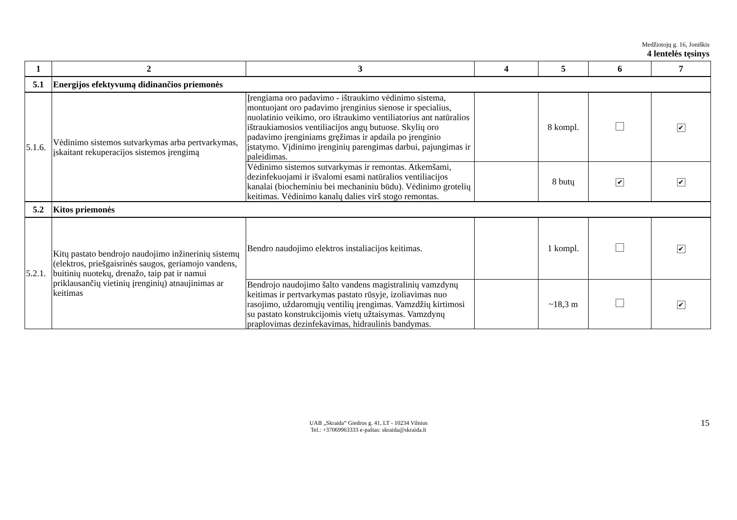Medžiotojų g. 16, Joniškis
4 lentelės tęsinys
| 1 | 2 | 3 | 4 | 5 | 6 | 7 |
| --- | --- | --- | --- | --- | --- | --- |
| 5.1 | Energijos efektyvumą didinančios priemonės | | | | | |
| 5.1.6. | Vėdinimo sistemos sutvarkymas arba pertvarkymas, įskaitant rekuperacijos sistemos įrengimą | Įrengiama oro padavimo - ištraukimo vėdinimo sistema, montuojant oro padavimo įrenginius sienose ir specialius, nuolatinio veikimo, oro ištraukimo ventiliatorius ant natūralios ištraukiamosios ventiliacijos angų butuose. Skylių oro padavimo įrenginiams gręžimas ir apdaila po įrenginio įstatymo. Vįdinimo įrenginių parengimas darbui, pajungimas ir paleidimas. | | 8 kompl. | | ✔ |
| | | Vėdinimo sistemos sutvarkymas ir remontas. Atkemšami, dezinfekuojami ir išvalomi esami natūralios ventiliacijos kanalai (biocheminiu bei mechaniniu būdu). Vėdinimo grotelių keitimas. Vėdinimo kanalų dalies virš stogo remontas. | | 8 butų | ✔ | ✔ |
| 5.2 | Kitos priemonės | | | | | |
| 5.2.1. | Kitų pastato bendrojo naudojimo inžinerinių sistemų (elektros, priešgaisrinės saugos, geriamojo vandens, buitinių nuotekų, drenažo, taip pat ir namui priklausančių vietinių įrenginių) atnaujinimas ar keitimas | Bendro naudojimo elektros instaliacijos keitimas. | | 1 kompl. | | ✔ |
| | | Bendrojo naudojimo šalto vandens magistralinių vamzdynų keitimas ir pertvarkymas pastato rūsyje, izoliavimas nuo rasojimo, uždaromųjų ventilių įrengimas. Vamzdžių kirtimosi su pastato konstrukcijomis vietų užtaisymas. Vamzdynų praplovimas dezinfekavimas, hidraulinis bandymas. | | ~18,3 m | | ✔ |
UAB „Skraida“ Giedros g. 41, LT - 10234 Vilnius
Tel.: +37069963333 e-paštas: skraida@skraida.lt
15